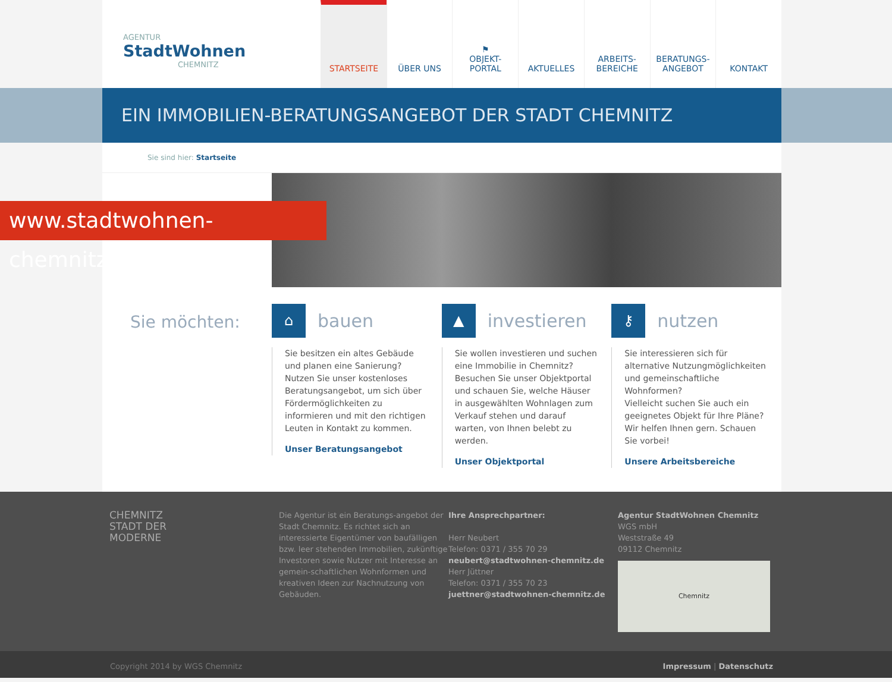AGENTUR
StadtWohnen
CHEMNITZ
STARTSEITE ÜBER UNS ⚑
OBJEKT-
PORTAL
AKTUELLES ARBEITS-
BEREICHE
BERATUNGS-
ANGEBOT
KONTAKT
EIN IMMOBILIEN-BERATUNGSANGEBOT DER STADT CHEMNITZ
Sie sind hier: Startseite
Sie möchten:
⌂ bauen
Sie besitzen ein altes Gebäude und planen eine Sanierung?
Nutzen Sie unser kostenloses Beratungsangebot, um sich über Fördermöglichkeiten zu informieren und mit den richtigen Leuten in Kontakt zu kommen.
Unser Beratungsangebot
▲ investieren
Sie wollen investieren und suchen eine Immobilie in Chemnitz?
Besuchen Sie unser Objektportal und schauen Sie, welche Häuser in ausgewählten Wohnlagen zum Verkauf stehen und darauf warten, von Ihnen belebt zu werden.
Unser Objektportal
⚷ nutzen
Sie interessieren sich für alternative Nutzungmöglichkeiten und gemeinschaftliche Wohnformen?
Vielleicht suchen Sie auch ein geeignetes Objekt für Ihre Pläne?
Wir helfen Ihnen gern. Schauen Sie vorbei!
Unsere Arbeitsbereiche
www.stadtwohnen-chemnitz.de
CHEMNITZ
STADT DER
MODERNE
Die Agentur ist ein Beratungs-angebot der Stadt Chemnitz. Es richtet sich an interessierte Eigentümer von baufälligen bzw. leer stehenden Immobilien, zukünftige Investoren sowie Nutzer mit Interesse an gemein-schaftlichen Wohnformen und kreativen Ideen zur Nachnutzung von Gebäuden.
Ihre Ansprechpartner:
Herr Neubert
Telefon: 0371 / 355 70 29
neubert@stadtwohnen-chemnitz.de
Herr Jüttner
Telefon: 0371 / 355 70 23
juettner@stadtwohnen-chemnitz.de
Agentur StadtWohnen Chemnitz
WGS mbH
Weststraße 49
09112 Chemnitz
Chemnitz
Copyright 2014 by WGS Chemnitz Impressum | Datenschutz